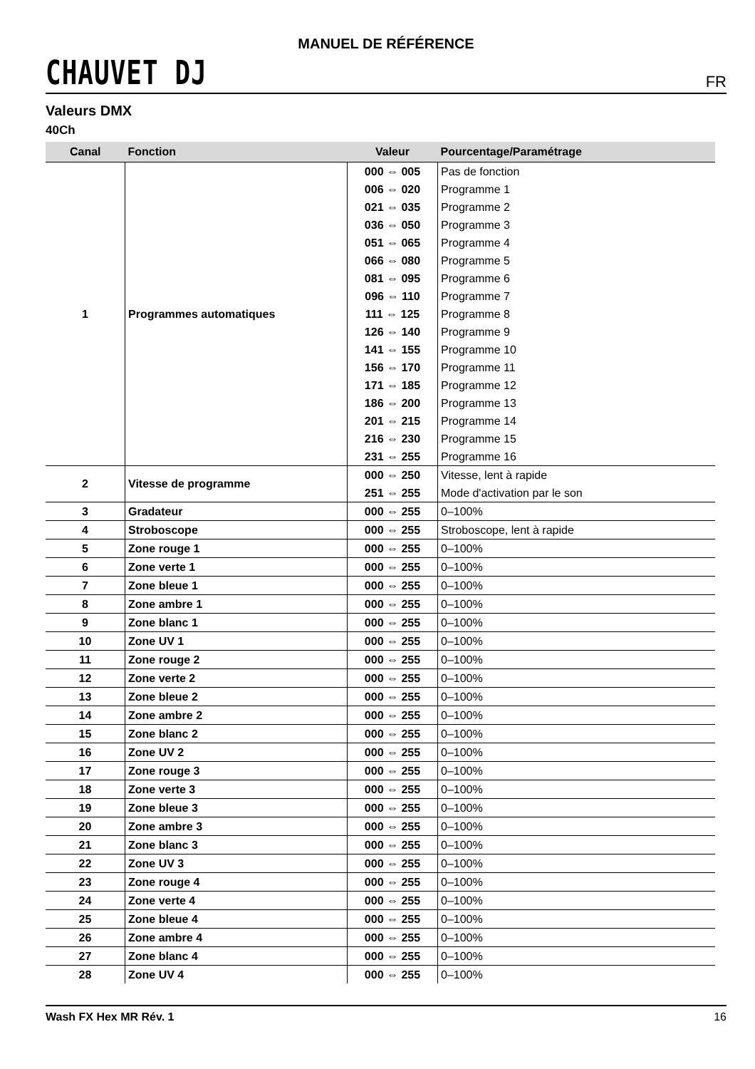MANUEL DE RÉFÉRENCE
CHAUVET DJ
FR
Valeurs DMX
40Ch
| Canal | Fonction | Valeur | Pourcentage/Paramétrage |
| --- | --- | --- | --- |
| 1 | Programmes automatiques | 000 ⇔ 005 | Pas de fonction |
| | | 006 ⇔ 020 | Programme 1 |
| | | 021 ⇔ 035 | Programme 2 |
| | | 036 ⇔ 050 | Programme 3 |
| | | 051 ⇔ 065 | Programme 4 |
| | | 066 ⇔ 080 | Programme 5 |
| | | 081 ⇔ 095 | Programme 6 |
| | | 096 ⇔ 110 | Programme 7 |
| | | 111 ⇔ 125 | Programme 8 |
| | | 126 ⇔ 140 | Programme 9 |
| | | 141 ⇔ 155 | Programme 10 |
| | | 156 ⇔ 170 | Programme 11 |
| | | 171 ⇔ 185 | Programme 12 |
| | | 186 ⇔ 200 | Programme 13 |
| | | 201 ⇔ 215 | Programme 14 |
| | | 216 ⇔ 230 | Programme 15 |
| | | 231 ⇔ 255 | Programme 16 |
| 2 | Vitesse de programme | 000 ⇔ 250 | Vitesse, lent à rapide |
| | | 251 ⇔ 255 | Mode d'activation par le son |
| 3 | Gradateur | 000 ⇔ 255 | 0–100% |
| 4 | Stroboscope | 000 ⇔ 255 | Stroboscope, lent à rapide |
| 5 | Zone rouge 1 | 000 ⇔ 255 | 0–100% |
| 6 | Zone verte 1 | 000 ⇔ 255 | 0–100% |
| 7 | Zone bleue 1 | 000 ⇔ 255 | 0–100% |
| 8 | Zone ambre 1 | 000 ⇔ 255 | 0–100% |
| 9 | Zone blanc 1 | 000 ⇔ 255 | 0–100% |
| 10 | Zone UV 1 | 000 ⇔ 255 | 0–100% |
| 11 | Zone rouge 2 | 000 ⇔ 255 | 0–100% |
| 12 | Zone verte 2 | 000 ⇔ 255 | 0–100% |
| 13 | Zone bleue 2 | 000 ⇔ 255 | 0–100% |
| 14 | Zone ambre 2 | 000 ⇔ 255 | 0–100% |
| 15 | Zone blanc 2 | 000 ⇔ 255 | 0–100% |
| 16 | Zone UV 2 | 000 ⇔ 255 | 0–100% |
| 17 | Zone rouge 3 | 000 ⇔ 255 | 0–100% |
| 18 | Zone verte 3 | 000 ⇔ 255 | 0–100% |
| 19 | Zone bleue 3 | 000 ⇔ 255 | 0–100% |
| 20 | Zone ambre 3 | 000 ⇔ 255 | 0–100% |
| 21 | Zone blanc 3 | 000 ⇔ 255 | 0–100% |
| 22 | Zone UV 3 | 000 ⇔ 255 | 0–100% |
| 23 | Zone rouge 4 | 000 ⇔ 255 | 0–100% |
| 24 | Zone verte 4 | 000 ⇔ 255 | 0–100% |
| 25 | Zone bleue 4 | 000 ⇔ 255 | 0–100% |
| 26 | Zone ambre 4 | 000 ⇔ 255 | 0–100% |
| 27 | Zone blanc 4 | 000 ⇔ 255 | 0–100% |
| 28 | Zone UV 4 | 000 ⇔ 255 | 0–100% |
Wash FX Hex MR Rév. 1 16